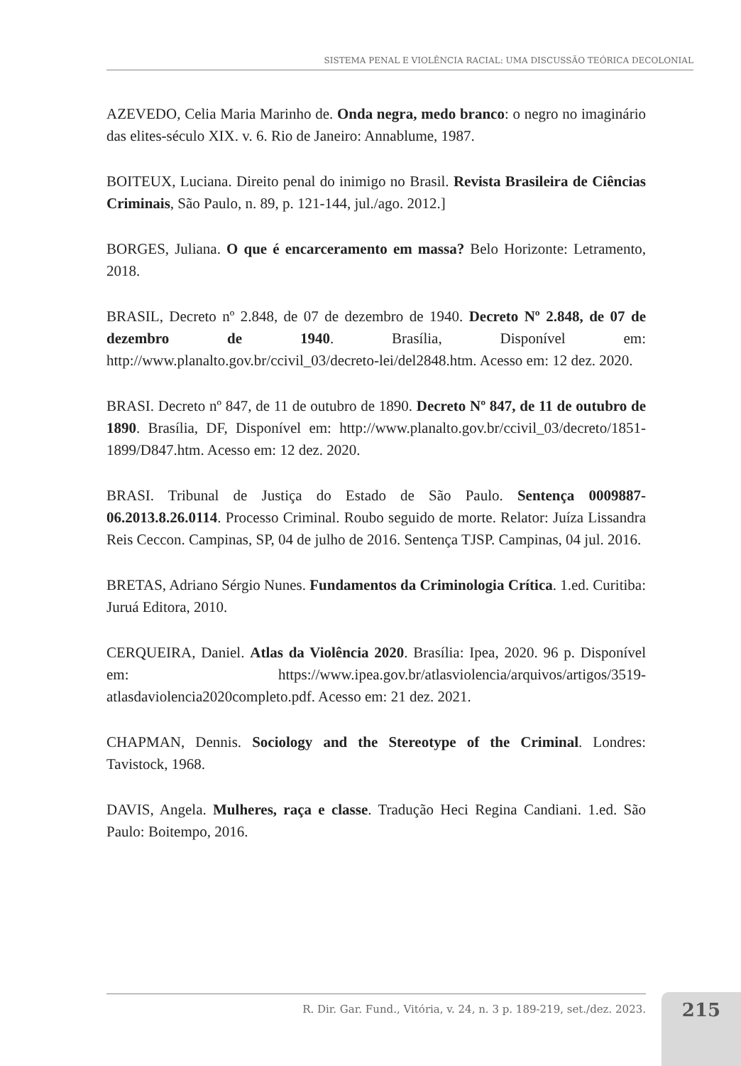SISTEMA PENAL E VIOLÊNCIA RACIAL: UMA DISCUSSÃO TEÓRICA DECOLONIAL
AZEVEDO, Celia Maria Marinho de. Onda negra, medo branco: o negro no imaginário das elites-século XIX. v. 6. Rio de Janeiro: Annablume, 1987.
BOITEUX, Luciana. Direito penal do inimigo no Brasil. Revista Brasileira de Ciências Criminais, São Paulo, n. 89, p. 121-144, jul./ago. 2012.]
BORGES, Juliana. O que é encarceramento em massa? Belo Horizonte: Letramento, 2018.
BRASIL, Decreto nº 2.848, de 07 de dezembro de 1940. Decreto Nº 2.848, de 07 de dezembro de 1940. Brasília, Disponível em: http://www.planalto.gov.br/ccivil_03/decreto-lei/del2848.htm. Acesso em: 12 dez. 2020.
BRASI. Decreto nº 847, de 11 de outubro de 1890. Decreto Nº 847, de 11 de outubro de 1890. Brasília, DF, Disponível em: http://www.planalto.gov.br/ccivil_03/decreto/1851-1899/D847.htm. Acesso em: 12 dez. 2020.
BRASI. Tribunal de Justiça do Estado de São Paulo. Sentença 0009887-06.2013.8.26.0114. Processo Criminal. Roubo seguido de morte. Relator: Juíza Lissandra Reis Ceccon. Campinas, SP, 04 de julho de 2016. Sentença TJSP. Campinas, 04 jul. 2016.
BRETAS, Adriano Sérgio Nunes. Fundamentos da Criminologia Crítica. 1.ed. Curitiba: Juruá Editora, 2010.
CERQUEIRA, Daniel. Atlas da Violência 2020. Brasília: Ipea, 2020. 96 p. Disponível em: https://www.ipea.gov.br/atlasviolencia/arquivos/artigos/3519-atlasdaviolencia2020completo.pdf. Acesso em: 21 dez. 2021.
CHAPMAN, Dennis. Sociology and the Stereotype of the Criminal. Londres: Tavistock, 1968.
DAVIS, Angela. Mulheres, raça e classe. Tradução Heci Regina Candiani. 1.ed. São Paulo: Boitempo, 2016.
R. Dir. Gar. Fund., Vitória, v. 24, n. 3 p. 189-219, set./dez. 2023. 215